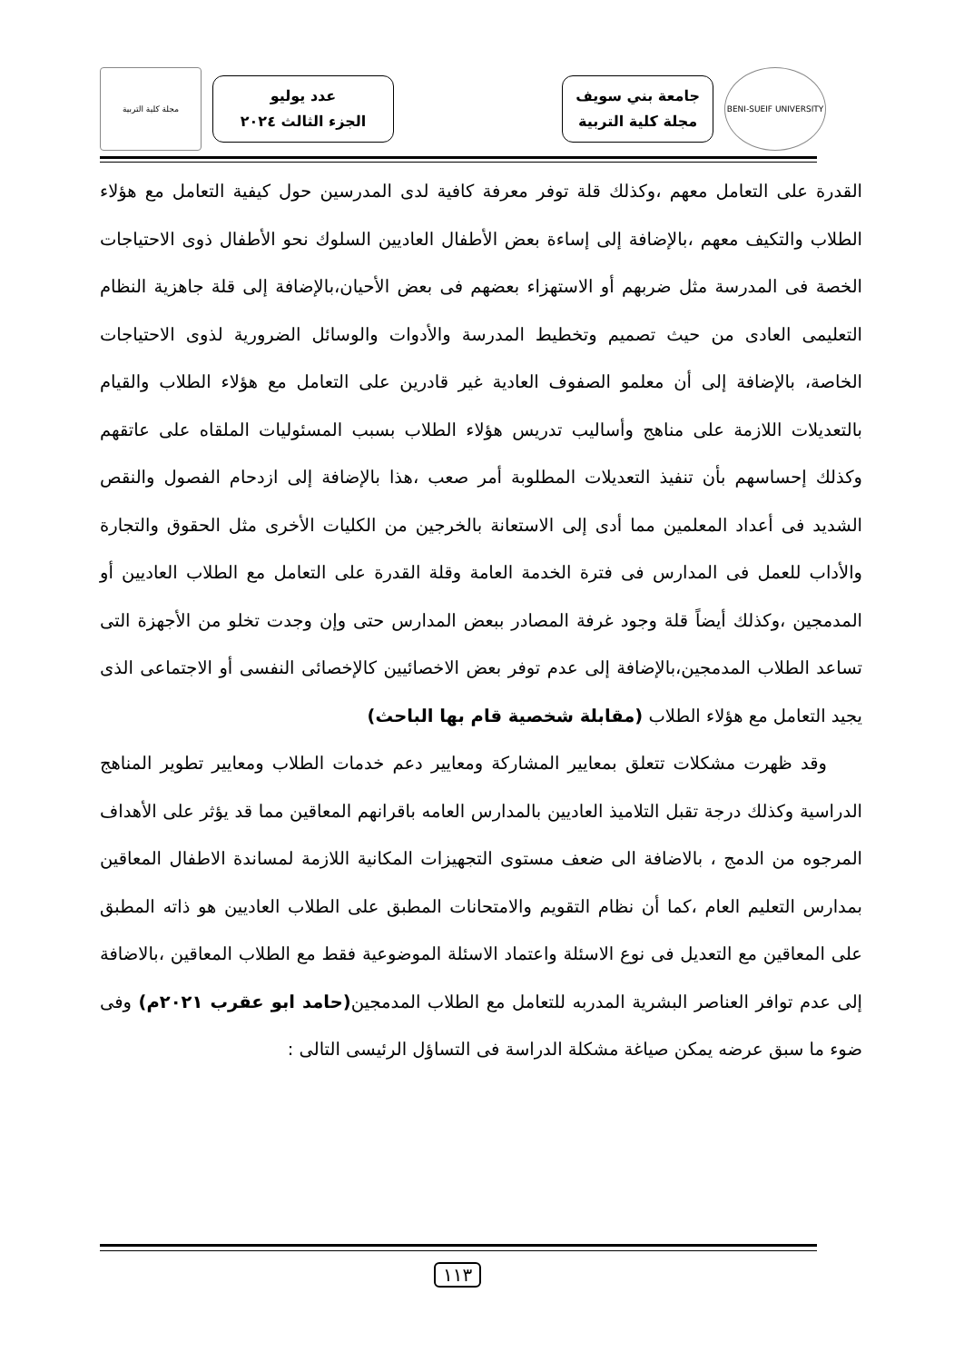BENI-SUEIF UNIVERSITY
جامعة بني سويف
مجلة كلية التربية
عدد يوليو
الجزء الثالث ٢٠٢٤
مجلة كلية التربية
القدرة على التعامل معهم ،وكذلك قلة توفر معرفة كافية لدى المدرسين حول كيفية التعامل مع هؤلاء الطلاب والتكيف معهم ،بالإضافة إلى إساءة بعض الأطفال العاديين السلوك نحو الأطفال ذوى الاحتياجات الخصة فى المدرسة مثل ضربهم أو الاستهزاء بعضهم فى بعض الأحيان،بالإضافة إلى قلة جاهزية النظام التعليمى العادى من حيث تصميم وتخطيط المدرسة والأدوات والوسائل الضرورية لذوى الاحتياجات الخاصة، بالإضافة إلى أن معلمو الصفوف العادية غير قادرين على التعامل مع هؤلاء الطلاب والقيام بالتعديلات اللازمة على مناهج وأساليب تدريس هؤلاء الطلاب بسبب المسئوليات الملقاه على عاتقهم وكذلك إحساسهم بأن تنفيذ التعديلات المطلوبة أمر صعب ،هذا بالإضافة إلى ازدحام الفصول والنقص الشديد فى أعداد المعلمين مما أدى إلى الاستعانة بالخرجين من الكليات الأخرى مثل الحقوق والتجارة والأداب للعمل فى المدارس فى فترة الخدمة العامة وقلة القدرة على التعامل مع الطلاب العاديين أو المدمجين ،وكذلك أيضاً قلة وجود غرفة المصادر ببعض المدارس حتى وإن وجدت تخلو من الأجهزة التى تساعد الطلاب المدمجين،بالإضافة إلى عدم توفر بعض الاخصائيين كالإخصائى النفسى أو الاجتماعى الذى يجيد التعامل مع هؤلاء الطلاب (مقابلة شخصية قام بها الباحث)
  وقد ظهرت مشكلات تتعلق بمعايير المشاركة ومعايير دعم خدمات الطلاب ومعايير تطوير المناهج الدراسية وكذلك درجة تقبل التلاميذ العاديين بالمدارس العامه باقرانهم المعاقين مما قد يؤثر على الأهداف المرجوه من الدمج ، بالاضافة الى ضعف مستوى التجهيزات المكانية اللازمة لمساندة الاطفال المعاقين بمدارس التعليم العام ،كما أن نظام التقويم والامتحانات المطبق على الطلاب العاديين هو ذاته المطبق على المعاقين مع التعديل فى نوع الاسئلة واعتماد الاسئلة الموضوعية فقط مع الطلاب المعاقين ،بالاضافة إلى عدم توافر العناصر البشرية المدربه للتعامل مع الطلاب المدمجين(حامد ابو عقرب ٢٠٢١م) وفى ضوء ما سبق عرضه يمكن صياغة مشكلة الدراسة فى التساؤل الرئيسى التالى :
١١٣